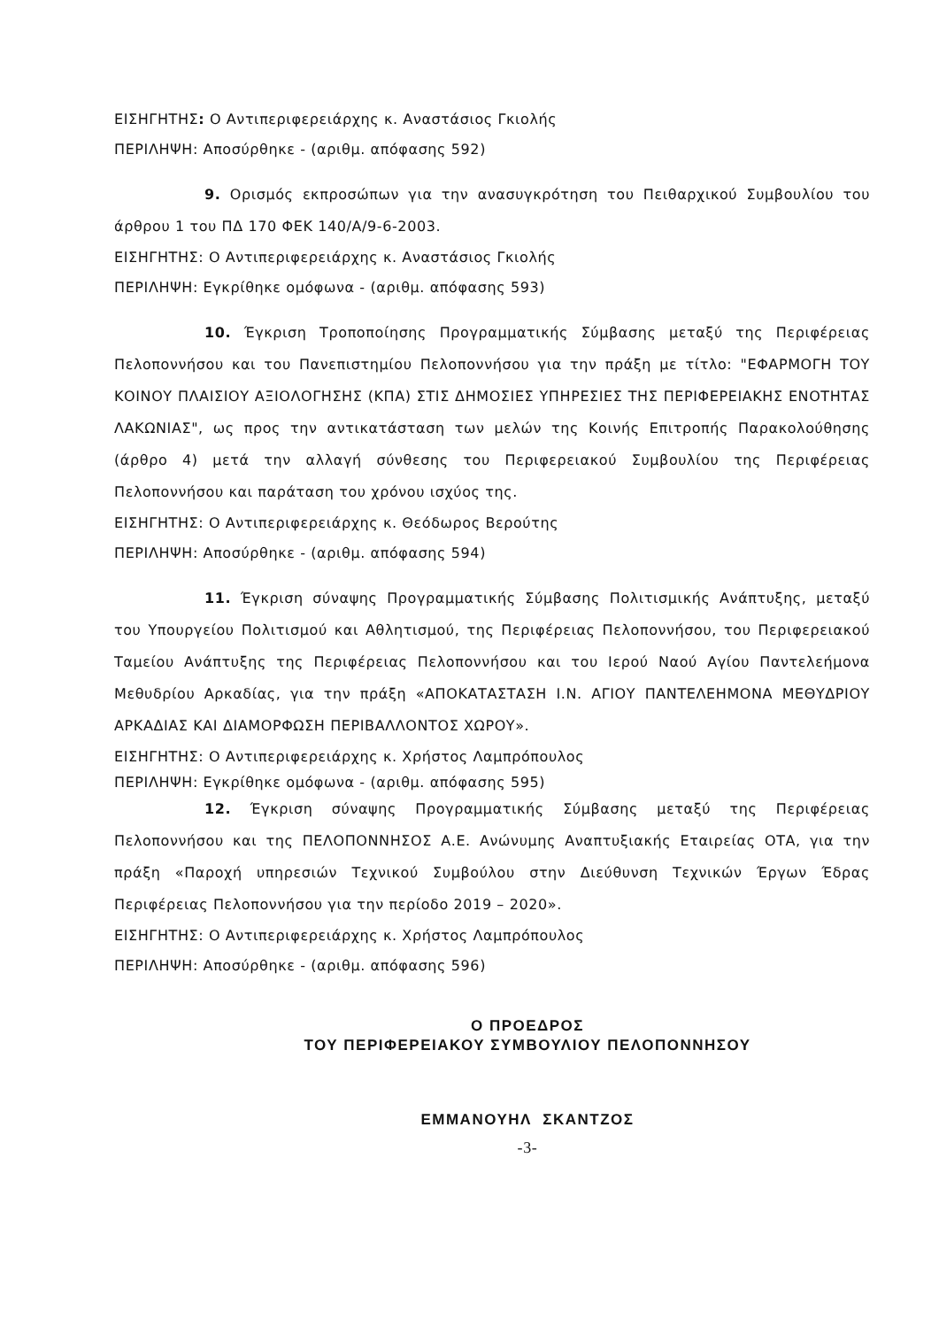ΕΙΣΗΓΗΤΗΣ: Ο Αντιπεριφερειάρχης κ. Αναστάσιος Γκιολής
ΠΕΡΙΛΗΨΗ: Αποσύρθηκε - (αριθμ. απόφασης 592)
9. Ορισμός εκπροσώπων για την ανασυγκρότηση του Πειθαρχικού Συμβουλίου του άρθρου 1 του ΠΔ 170 ΦΕΚ 140/Α/9-6-2003.
ΕΙΣΗΓΗΤΗΣ: Ο Αντιπεριφερειάρχης κ. Αναστάσιος Γκιολής
ΠΕΡΙΛΗΨΗ: Εγκρίθηκε ομόφωνα - (αριθμ. απόφασης 593)
10. Έγκριση Τροποποίησης Προγραμματικής Σύμβασης μεταξύ της Περιφέρειας Πελοποννήσου και του Πανεπιστημίου Πελοποννήσου για την πράξη με τίτλο: "ΕΦΑΡΜΟΓΗ ΤΟΥ ΚΟΙΝΟΥ ΠΛΑΙΣΙΟΥ ΑΞΙΟΛΟΓΗΣΗΣ (ΚΠΑ) ΣΤΙΣ ΔΗΜΟΣΙΕΣ ΥΠΗΡΕΣΙΕΣ ΤΗΣ ΠΕΡΙΦΕΡΕΙΑΚΗΣ ΕΝΟΤΗΤΑΣ ΛΑΚΩΝΙΑΣ", ως προς την αντικατάσταση των μελών της Κοινής Επιτροπής Παρακολούθησης (άρθρο 4) μετά την αλλαγή σύνθεσης του Περιφερειακού Συμβουλίου της Περιφέρειας Πελοποννήσου και παράταση του χρόνου ισχύος της.
ΕΙΣΗΓΗΤΗΣ: Ο Αντιπεριφερειάρχης κ. Θεόδωρος Βερούτης
ΠΕΡΙΛΗΨΗ: Αποσύρθηκε - (αριθμ. απόφασης 594)
11. Έγκριση σύναψης Προγραμματικής Σύμβασης Πολιτισμικής Ανάπτυξης, μεταξύ του Υπουργείου Πολιτισμού και Αθλητισμού, της Περιφέρειας Πελοποννήσου, του Περιφερειακού Ταμείου Ανάπτυξης της Περιφέρειας Πελοποννήσου και του Ιερού Ναού Αγίου Παντελεήμονα Μεθυδρίου Αρκαδίας, για την πράξη «ΑΠΟΚΑΤΑΣΤΑΣΗ Ι.Ν. ΑΓΙΟΥ ΠΑΝΤΕΛΕΗΜΟΝΑ ΜΕΘΥΔΡΙΟΥ ΑΡΚΑΔΙΑΣ ΚΑΙ ΔΙΑΜΟΡΦΩΣΗ ΠΕΡΙΒΑΛΛΟΝΤΟΣ ΧΩΡΟΥ».
ΕΙΣΗΓΗΤΗΣ: Ο Αντιπεριφερειάρχης κ. Χρήστος Λαμπρόπουλος
ΠΕΡΙΛΗΨΗ: Εγκρίθηκε ομόφωνα - (αριθμ. απόφασης 595)
12. Έγκριση σύναψης Προγραμματικής Σύμβασης μεταξύ της Περιφέρειας Πελοποννήσου και της ΠΕΛΟΠΟΝΝΗΣΟΣ Α.Ε. Ανώνυμης Αναπτυξιακής Εταιρείας ΟΤΑ, για την πράξη «Παροχή υπηρεσιών Τεχνικού Συμβούλου στην Διεύθυνση Τεχνικών Έργων Έδρας Περιφέρειας Πελοποννήσου για την περίοδο 2019 – 2020».
ΕΙΣΗΓΗΤΗΣ: Ο Αντιπεριφερειάρχης κ. Χρήστος Λαμπρόπουλος
ΠΕΡΙΛΗΨΗ: Αποσύρθηκε - (αριθμ. απόφασης 596)
Ο ΠΡΟΕΔΡΟΣ
ΤΟΥ ΠΕΡΙΦΕΡΕΙΑΚΟΥ ΣΥΜΒΟΥΛΙΟΥ ΠΕΛΟΠΟΝΝΗΣΟΥ
ΕΜΜΑΝΟΥΗΛ ΣΚΑΝΤΖΟΣ
-3-